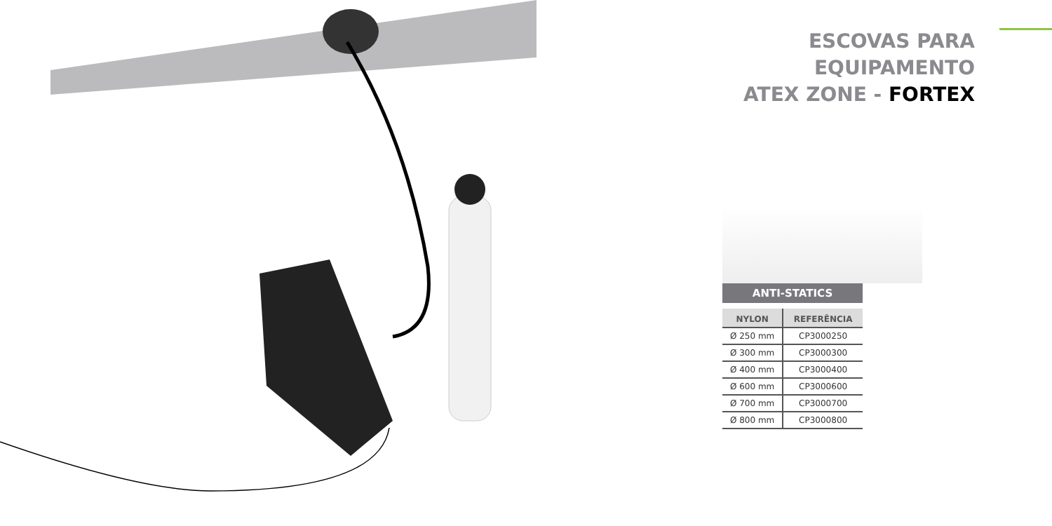ESCOVAS PARA EQUIPAMENTO
ATEX ZONE - FORTEX
ANTI-STATICS
| NYLON | REFERÊNCIA |
| --- | --- |
| Ø 250 mm | CP3000250 |
| Ø 300 mm | CP3000300 |
| Ø 400 mm | CP3000400 |
| Ø 600 mm | CP3000600 |
| Ø 700 mm | CP3000700 |
| Ø 800 mm | CP3000800 |